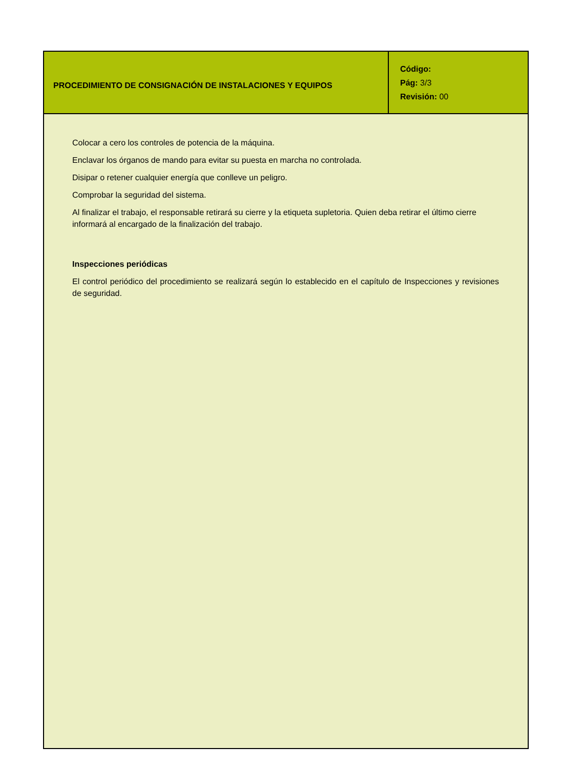| PROCEDIMIENTO DE CONSIGNACIÓN DE INSTALACIONES Y EQUIPOS | Código: Pág: 3/3 Revisión: 00 |
Colocar a cero los controles de potencia de la máquina.
Enclavar los órganos de mando para evitar su puesta en marcha no controlada.
Disipar o retener cualquier energía que conlleve un peligro.
Comprobar la seguridad del sistema.
Al finalizar el trabajo, el responsable retirará su cierre y la etiqueta supletoria. Quien deba retirar el último cierre informará al encargado de la finalización del trabajo.
Inspecciones periódicas
El control periódico del procedimiento se realizará según lo establecido en el capítulo de Inspecciones y revisiones de seguridad.